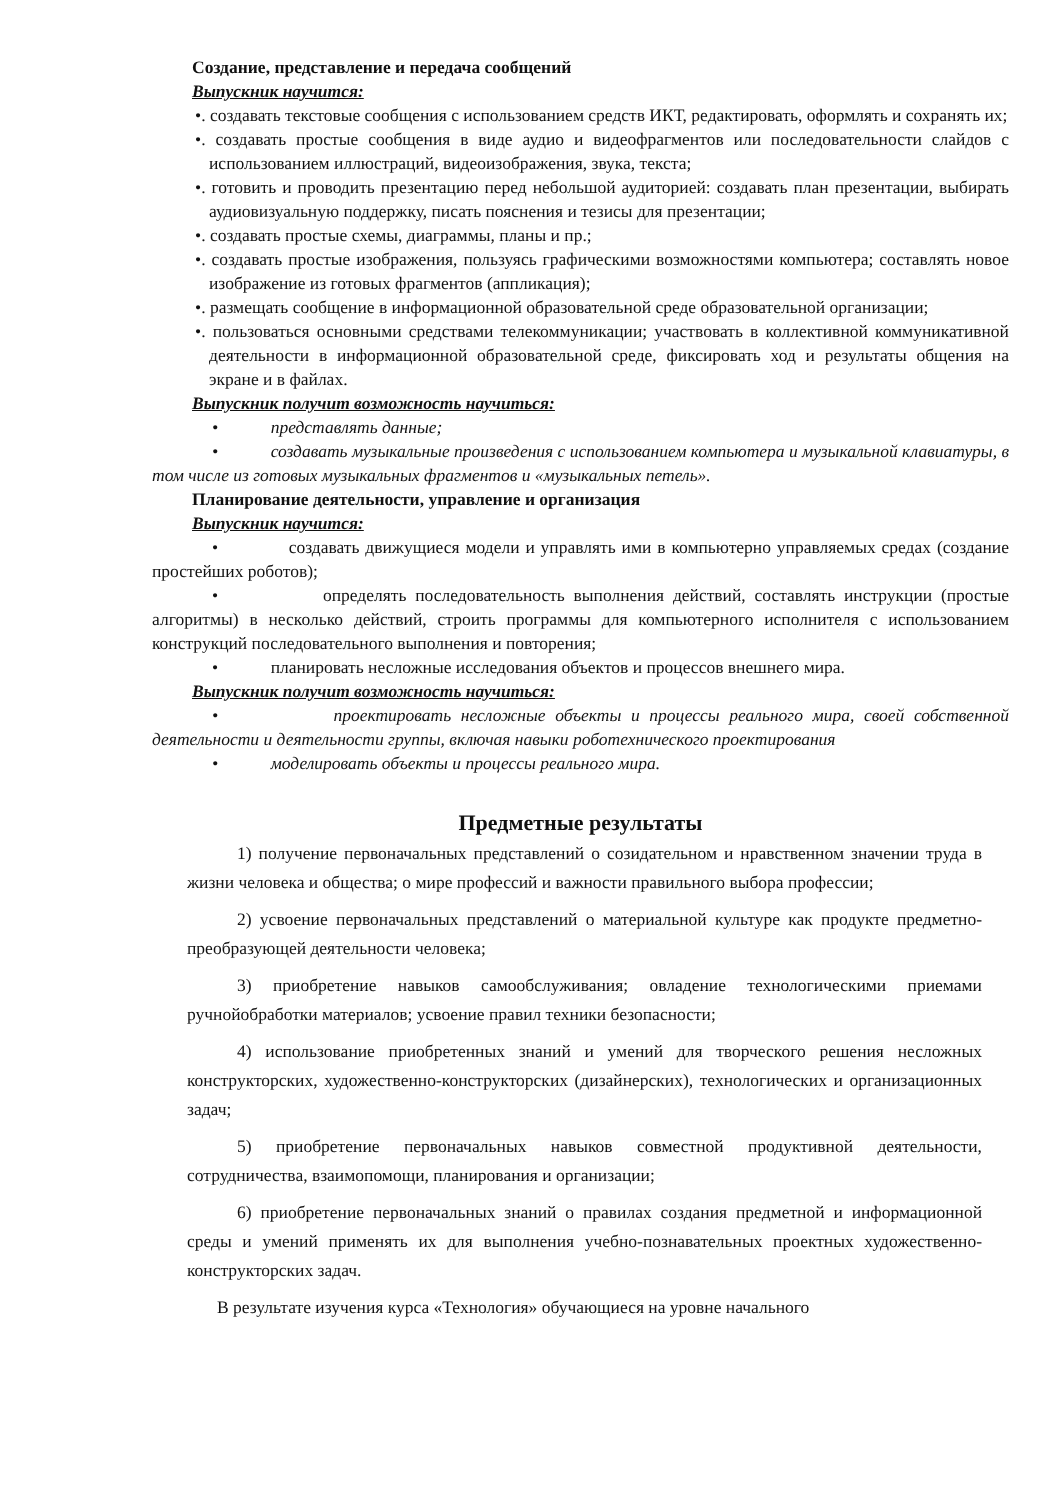Создание, представление и передача сообщений
Выпускник научится:
•. создавать текстовые сообщения с использованием средств ИКТ, редактировать, оформлять и сохранять их;
•. создавать простые сообщения в виде аудио и видеофрагментов или последовательности слайдов с использованием иллюстраций, видеоизображения, звука, текста;
•. готовить и проводить презентацию перед небольшой аудиторией: создавать план презентации, выбирать аудиовизуальную поддержку, писать пояснения и тезисы для презентации;
•. создавать простые схемы, диаграммы, планы и пр.;
•. создавать простые изображения, пользуясь графическими возможностями компьютера; составлять новое изображение из готовых фрагментов (аппликация);
•. размещать сообщение в информационной образовательной среде образовательной организации;
•. пользоваться основными средствами телекоммуникации; участвовать в коллективной коммуникативной деятельности в информационной образовательной среде, фиксировать ход и результаты общения на экране и в файлах.
Выпускник получит возможность научиться:
• представлять данные;
• создавать музыкальные произведения с использованием компьютера и музыкальной клавиатуры, в том числе из готовых музыкальных фрагментов и «музыкальных петель».
Планирование деятельности, управление и организация
Выпускник научится:
• создавать движущиеся модели и управлять ими в компьютерно управляемых средах (создание простейших роботов);
• определять последовательность выполнения действий, составлять инструкции (простые алгоритмы) в несколько действий, строить программы для компьютерного исполнителя с использованием конструкций последовательного выполнения и повторения;
• планировать несложные исследования объектов и процессов внешнего мира.
Выпускник получит возможность научиться:
• проектировать несложные объекты и процессы реального мира, своей собственной деятельности и деятельности группы, включая навыки роботехнического проектирования
• моделировать объекты и процессы реального мира.
Предметные результаты
1) получение первоначальных представлений о созидательном и нравственном значении труда в жизни человека и общества; о мире профессий и важности правильного выбора профессии;
2) усвоение первоначальных представлений о материальной культуре как продукте предметно-преобразующей деятельности человека;
3) приобретение навыков самообслуживания; овладение технологическими приемами ручнойобработки материалов; усвоение правил техники безопасности;
4) использование приобретенных знаний и умений для творческого решения несложных конструкторских, художественно-конструкторских (дизайнерских), технологических и организационных задач;
5) приобретение первоначальных навыков совместной продуктивной деятельности, сотрудничества, взаимопомощи, планирования и организации;
6) приобретение первоначальных знаний о правилах создания предметной и информационной среды и умений применять их для выполнения учебно-познавательных проектных художественно-конструкторских задач.
В результате изучения курса «Технология» обучающиеся на уровне начального